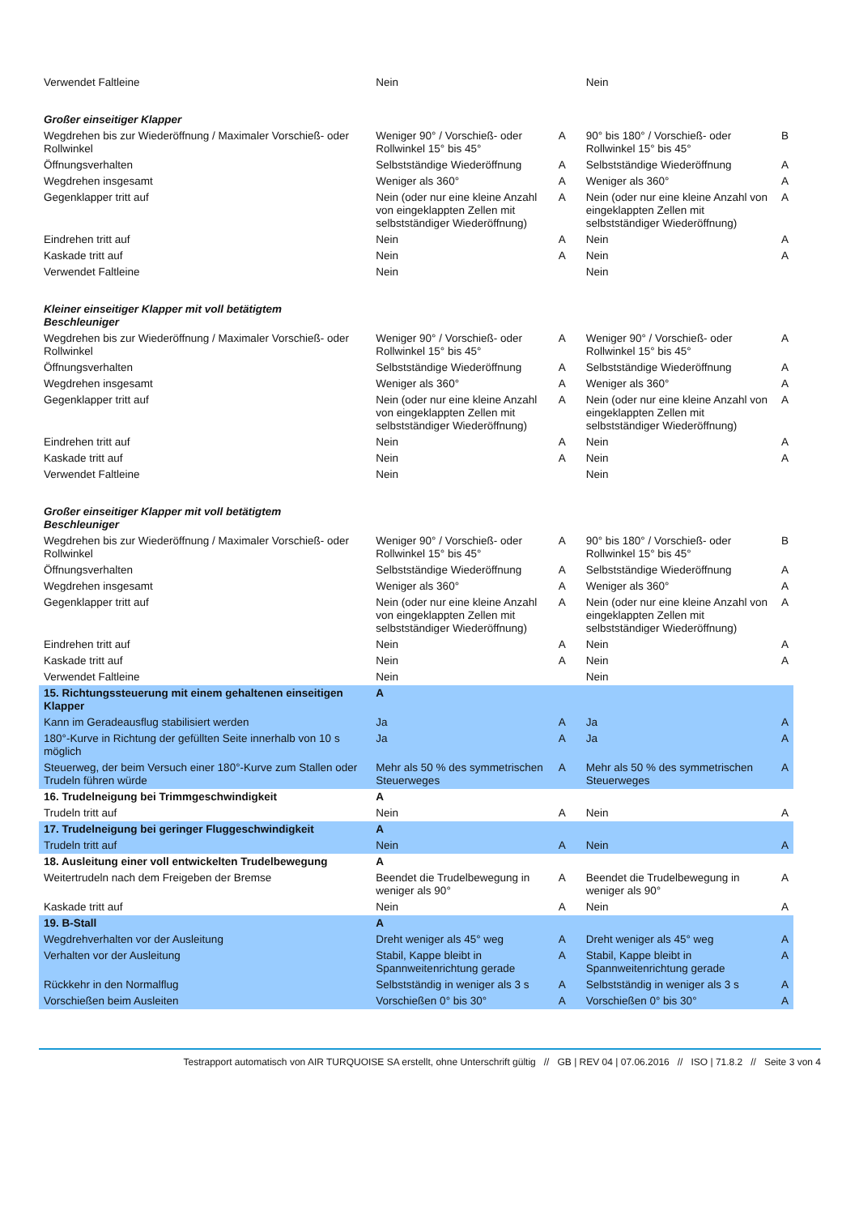| Verwendet Faltleine | Nein | | Nein | |
| Großer einseitiger Klapper | | | | |
| Wegdrehen bis zur Wiederöffnung / Maximaler Vorschieß- oder Rollwinkel | Weniger 90° / Vorschieß- oder Rollwinkel 15° bis 45° | A | 90° bis 180° / Vorschieß- oder Rollwinkel 15° bis 45° | B |
| Öffnungsverhalten | Selbstständige Wiederöffnung | A | Selbstständige Wiederöffnung | A |
| Wegdrehen insgesamt | Weniger als 360° | A | Weniger als 360° | A |
| Gegenklapper tritt auf | Nein (oder nur eine kleine Anzahl von eingeklappten Zellen mit selbstständiger Wiederöffnung) | A | Nein (oder nur eine kleine Anzahl von eingeklappten Zellen mit selbstständiger Wiederöffnung) | A |
| Eindrehen tritt auf | Nein | A | Nein | A |
| Kaskade tritt auf | Nein | A | Nein | A |
| Verwendet Faltleine | Nein | | Nein | |
| Kleiner einseitiger Klapper mit voll betätigtem Beschleuniger | | | | |
| Wegdrehen bis zur Wiederöffnung / Maximaler Vorschieß- oder Rollwinkel | Weniger 90° / Vorschieß- oder Rollwinkel 15° bis 45° | A | Weniger 90° / Vorschieß- oder Rollwinkel 15° bis 45° | A |
| Öffnungsverhalten | Selbstständige Wiederöffnung | A | Selbstständige Wiederöffnung | A |
| Wegdrehen insgesamt | Weniger als 360° | A | Weniger als 360° | A |
| Gegenklapper tritt auf | Nein (oder nur eine kleine Anzahl von eingeklappten Zellen mit selbstständiger Wiederöffnung) | A | Nein (oder nur eine kleine Anzahl von eingeklappten Zellen mit selbstständiger Wiederöffnung) | A |
| Eindrehen tritt auf | Nein | A | Nein | A |
| Kaskade tritt auf | Nein | A | Nein | A |
| Verwendet Faltleine | Nein | | Nein | |
| Großer einseitiger Klapper mit voll betätigtem Beschleuniger | | | | |
| Wegdrehen bis zur Wiederöffnung / Maximaler Vorschieß- oder Rollwinkel | Weniger 90° / Vorschieß- oder Rollwinkel 15° bis 45° | A | 90° bis 180° / Vorschieß- oder Rollwinkel 15° bis 45° | B |
| Öffnungsverhalten | Selbstständige Wiederöffnung | A | Selbstständige Wiederöffnung | A |
| Wegdrehen insgesamt | Weniger als 360° | A | Weniger als 360° | A |
| Gegenklapper tritt auf | Nein (oder nur eine kleine Anzahl von eingeklappten Zellen mit selbstständiger Wiederöffnung) | A | Nein (oder nur eine kleine Anzahl von eingeklappten Zellen mit selbstständiger Wiederöffnung) | A |
| Eindrehen tritt auf | Nein | A | Nein | A |
| Kaskade tritt auf | Nein | A | Nein | A |
| Verwendet Faltleine | Nein | | Nein | |
| 15. Richtungssteuerung mit einem gehaltenen einseitigen Klapper | A | | | |
| Kann im Geradeausflug stabilisiert werden | Ja | A | Ja | A |
| 180°-Kurve in Richtung der gefüllten Seite innerhalb von 10 s möglich | Ja | A | Ja | A |
| Steuerweg, der beim Versuch einer 180°-Kurve zum Stallen oder Trudeln führen würde | Mehr als 50 % des symmetrischen Steuerweges | A | Mehr als 50 % des symmetrischen Steuerweges | A |
| 16. Trudelneigung bei Trimmgeschwindigkeit | A | | | |
| Trudeln tritt auf | Nein | A | Nein | A |
| 17. Trudelneigung bei geringer Fluggeschwindigkeit | A | | | |
| Trudeln tritt auf | Nein | A | Nein | A |
| 18. Ausleitung einer voll entwickelten Trudelbewegung | A | | | |
| Weitertrudeln nach dem Freigeben der Bremse | Beendet die Trudelbewegung in weniger als 90° | A | Beendet die Trudelbewegung in weniger als 90° | A |
| Kaskade tritt auf | Nein | A | Nein | A |
| 19. B-Stall | A | | | |
| Wegdrehverhalten vor der Ausleitung | Dreht weniger als 45° weg | A | Dreht weniger als 45° weg | A |
| Verhalten vor der Ausleitung | Stabil, Kappe bleibt in Spannweitenrichtung gerade | A | Stabil, Kappe bleibt in Spannweitenrichtung gerade | A |
| Rückkehr in den Normalflug | Selbstständig in weniger als 3 s | A | Selbstständig in weniger als 3 s | A |
| Vorschießen beim Ausleiten | Vorschießen 0° bis 30° | A | Vorschießen 0° bis 30° | A |
Testrapport automatisch von AIR TURQUOISE SA erstellt, ohne Unterschrift gültig // GB | REV 04 | 07.06.2016 // ISO | 71.8.2 // Seite 3 von 4